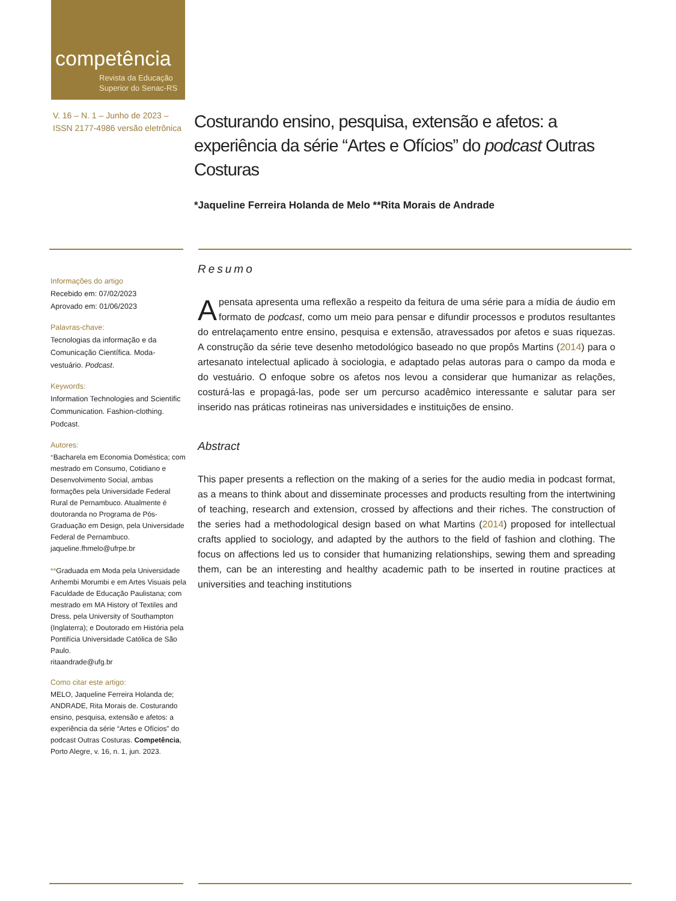competência
Revista da Educação
Superior do Senac-RS
V. 16 – N. 1 – Junho de 2023 –
ISSN 2177-4986 versão eletrônica
Costurando ensino, pesquisa, extensão e afetos: a experiência da série “Artes e Ofícios” do podcast Outras Costuras
*Jaqueline Ferreira Holanda de Melo **Rita Morais de Andrade
Informações do artigo
Recebido em: 07/02/2023
Aprovado em: 01/06/2023
Palavras-chave:
Tecnologias da informação e da Comunicação Científica. Moda-vestuário. Podcast.
Keywords:
Information Technologies and Scientific Communication. Fashion-clothing. Podcast.
Autores:
*Bacharela em Economia Doméstica; com mestrado em Consumo, Cotidiano e Desenvolvimento Social, ambas formações pela Universidade Federal Rural de Pernambuco. Atualmente é doutoranda no Programa de Pós-Graduação em Design, pela Universidade Federal de Pernambuco.
jaqueline.fhmelo@ufrpe.br
**Graduada em Moda pela Universidade Anhembi Morumbi e em Artes Visuais pela Faculdade de Educação Paulistana; com mestrado em MA History of Textiles and Dress, pela University of Southampton (Inglaterra); e Doutorado em História pela Pontifícia Universidade Católica de São Paulo.
ritaandrade@ufg.br
Como citar este artigo:
MELO, Jaqueline Ferreira Holanda de; ANDRADE, Rita Morais de. Costurando ensino, pesquisa, extensão e afetos: a experiência da série “Artes e Ofícios” do podcast Outras Costuras. Competência, Porto Alegre, v. 16, n. 1, jun. 2023.
Resumo
Apensata apresenta uma reflexão a respeito da feitura de uma série para a mídia de áudio em formato de podcast, como um meio para pensar e difundir processos e produtos resultantes do entrelaçamento entre ensino, pesquisa e extensão, atravessados por afetos e suas riquezas. A construção da série teve desenho metodológico baseado no que propôs Martins (2014) para o artesanato intelectual aplicado à sociologia, e adaptado pelas autoras para o campo da moda e do vestuário. O enfoque sobre os afetos nos levou a considerar que humanizar as relações, costurá-las e propagá-las, pode ser um percurso acadêmico interessante e salutar para ser inserido nas práticas rotineiras nas universidades e instituições de ensino.
Abstract
This paper presents a reflection on the making of a series for the audio media in podcast format, as a means to think about and disseminate processes and products resulting from the intertwining of teaching, research and extension, crossed by affections and their riches. The construction of the series had a methodological design based on what Martins (2014) proposed for intellectual crafts applied to sociology, and adapted by the authors to the field of fashion and clothing. The focus on affections led us to consider that humanizing relationships, sewing them and spreading them, can be an interesting and healthy academic path to be inserted in routine practices at universities and teaching institutions